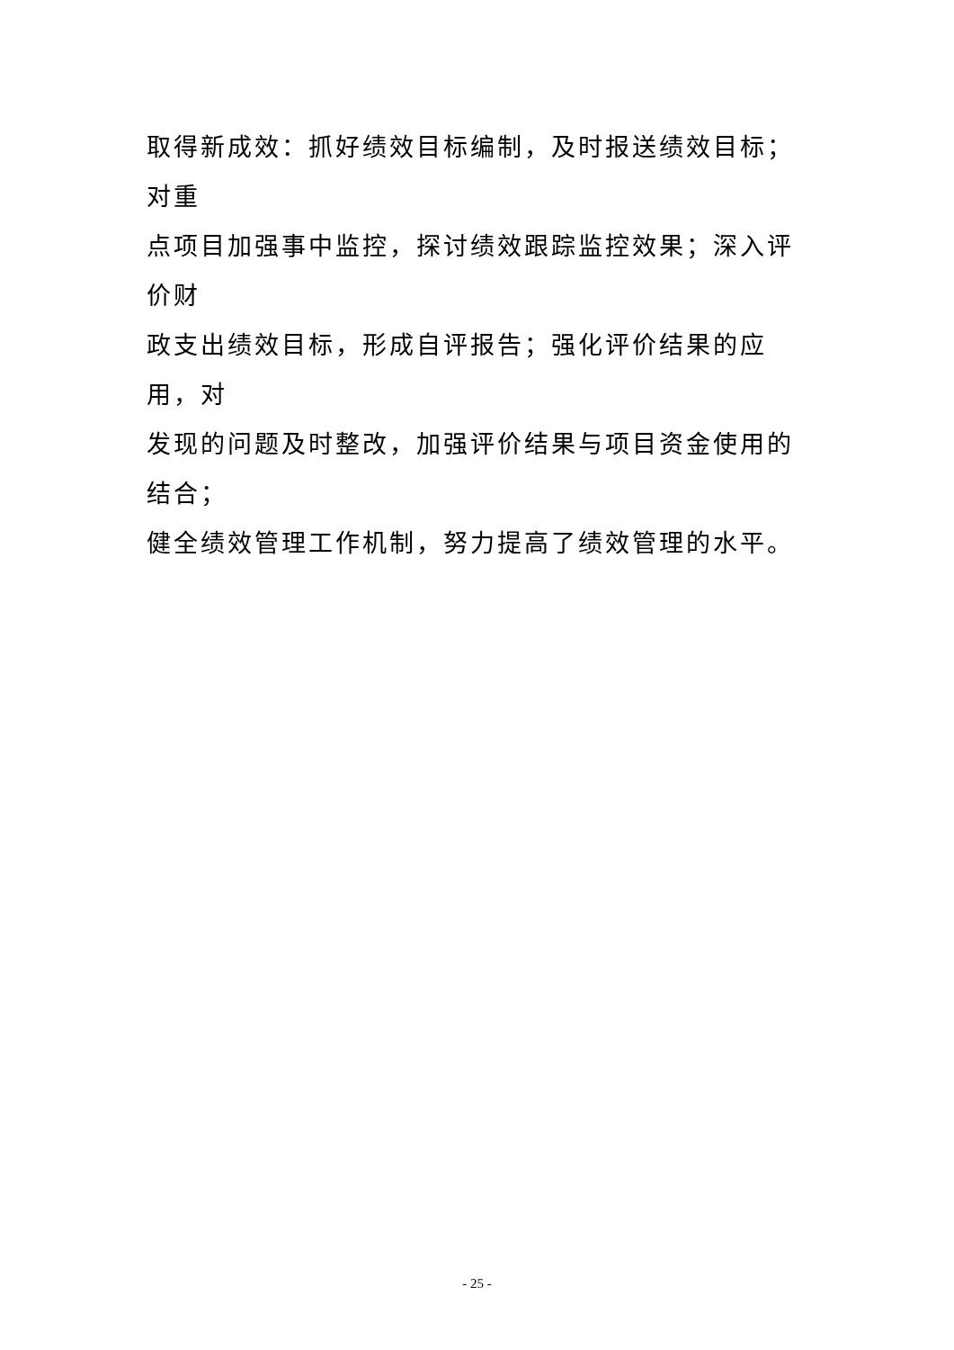取得新成效：抓好绩效目标编制，及时报送绩效目标；对重
点项目加强事中监控，探讨绩效跟踪监控效果；深入评价财
政支出绩效目标，形成自评报告；强化评价结果的应用，对
发现的问题及时整改，加强评价结果与项目资金使用的结合；
健全绩效管理工作机制，努力提高了绩效管理的水平。
- 25 -